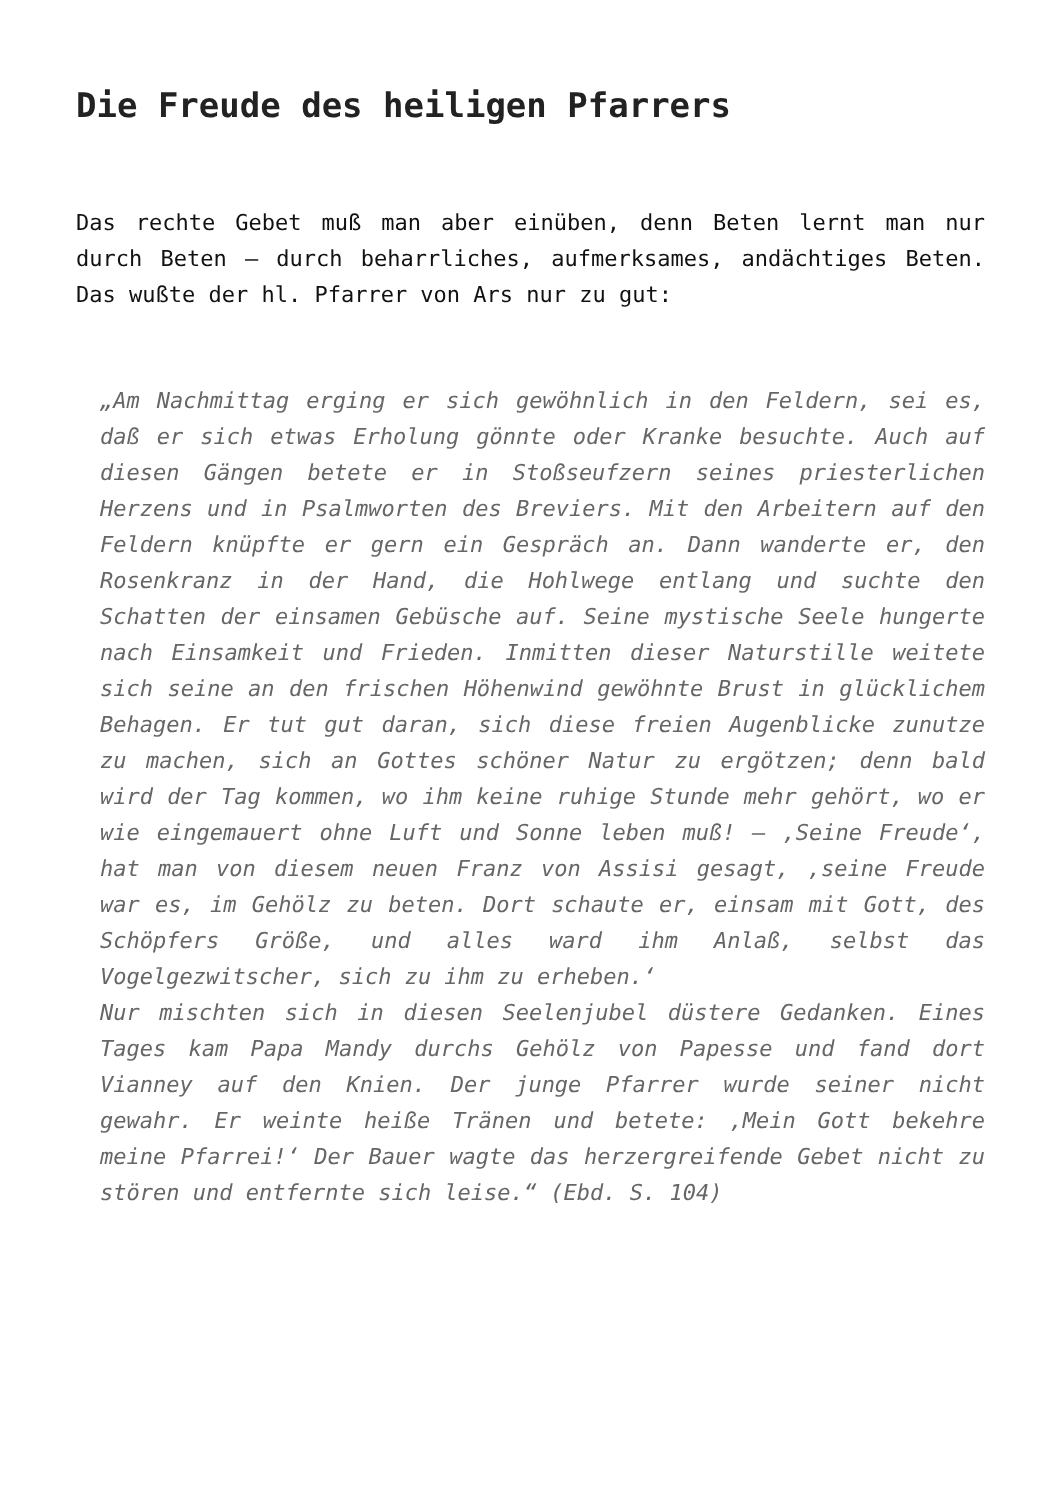Die Freude des heiligen Pfarrers
Das rechte Gebet muß man aber einüben, denn Beten lernt man nur durch Beten – durch beharrliches, aufmerksames, andächtiges Beten. Das wußte der hl. Pfarrer von Ars nur zu gut:
„Am Nachmittag erging er sich gewöhnlich in den Feldern, sei es, daß er sich etwas Erholung gönnte oder Kranke besuchte. Auch auf diesen Gängen betete er in Stoßseufzern seines priesterlichen Herzens und in Psalmworten des Breviers. Mit den Arbeitern auf den Feldern knüpfte er gern ein Gespräch an. Dann wanderte er, den Rosenkranz in der Hand, die Hohlwege entlang und suchte den Schatten der einsamen Gebüsche auf. Seine mystische Seele hungerte nach Einsamkeit und Frieden. Inmitten dieser Naturstille weitete sich seine an den frischen Höhenwind gewöhnte Brust in glücklichem Behagen. Er tut gut daran, sich diese freien Augenblicke zunutze zu machen, sich an Gottes schöner Natur zu ergötzen; denn bald wird der Tag kommen, wo ihm keine ruhige Stunde mehr gehört, wo er wie eingemauert ohne Luft und Sonne leben muß! – ‚Seine Freude‘, hat man von diesem neuen Franz von Assisi gesagt, ‚seine Freude war es, im Gehölz zu beten. Dort schaute er, einsam mit Gott, des Schöpfers Größe, und alles ward ihm Anlaß, selbst das Vogelgezwitscher, sich zu ihm zu erheben.‘
Nur mischten sich in diesen Seelenjubel düstere Gedanken. Eines Tages kam Papa Mandy durchs Gehölz von Papesse und fand dort Vianney auf den Knien. Der junge Pfarrer wurde seiner nicht gewahr. Er weinte heiße Tränen und betete: ‚Mein Gott bekehre meine Pfarrei!‘ Der Bauer wagte das herzergreifende Gebet nicht zu stören und entfernte sich leise.“ (Ebd. S. 104)